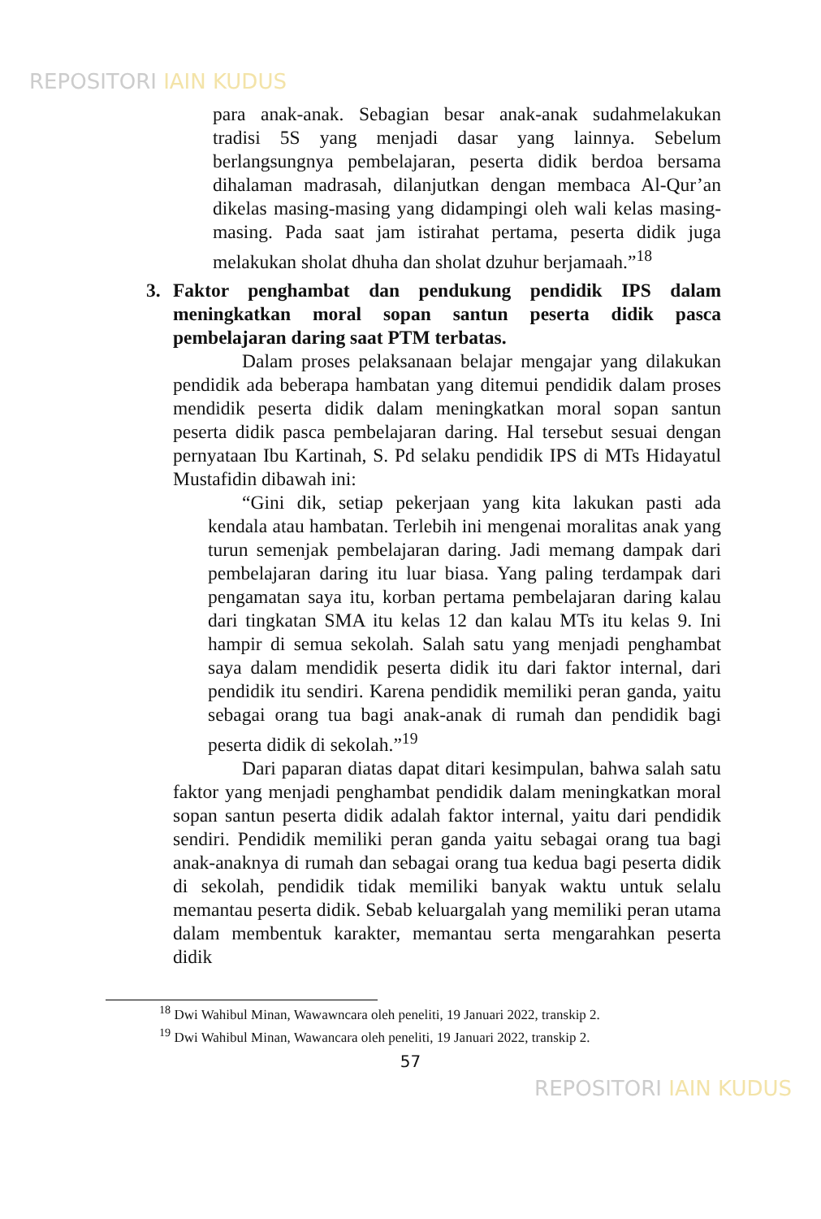REPOSITORI IAIN KUDUS
para anak-anak. Sebagian besar anak-anak sudahmelakukan tradisi 5S yang menjadi dasar yang lainnya. Sebelum berlangsungnya pembelajaran, peserta didik berdoa bersama dihalaman madrasah, dilanjutkan dengan membaca Al-Qur’an dikelas masing-masing yang didampingi oleh wali kelas masing-masing. Pada saat jam istirahat pertama, peserta didik juga melakukan sholat dhuha dan sholat dzuhur berjamaah.”<sup>18</sup>
3. Faktor penghambat dan pendukung pendidik IPS dalam meningkatkan moral sopan santun peserta didik pasca pembelajaran daring saat PTM terbatas.
Dalam proses pelaksanaan belajar mengajar yang dilakukan pendidik ada beberapa hambatan yang ditemui pendidik dalam proses mendidik peserta didik dalam meningkatkan moral sopan santun peserta didik pasca pembelajaran daring. Hal tersebut sesuai dengan pernyataan Ibu Kartinah, S. Pd selaku pendidik IPS di MTs Hidayatul Mustafidin dibawah ini:
“Gini dik, setiap pekerjaan yang kita lakukan pasti ada kendala atau hambatan. Terlebih ini mengenai moralitas anak yang turun semenjak pembelajaran daring. Jadi memang dampak dari pembelajaran daring itu luar biasa. Yang paling terdampak dari pengamatan saya itu, korban pertama pembelajaran daring kalau dari tingkatan SMA itu kelas 12 dan kalau MTs itu kelas 9. Ini hampir di semua sekolah. Salah satu yang menjadi penghambat saya dalam mendidik peserta didik itu dari faktor internal, dari pendidik itu sendiri. Karena pendidik memiliki peran ganda, yaitu sebagai orang tua bagi anak-anak di rumah dan pendidik bagi peserta didik di sekolah.”<sup>19</sup>
Dari paparan diatas dapat ditari kesimpulan, bahwa salah satu faktor yang menjadi penghambat pendidik dalam meningkatkan moral sopan santun peserta didik adalah faktor internal, yaitu dari pendidik sendiri. Pendidik memiliki peran ganda yaitu sebagai orang tua bagi anak-anaknya di rumah dan sebagai orang tua kedua bagi peserta didik di sekolah, pendidik tidak memiliki banyak waktu untuk selalu memantau peserta didik. Sebab keluargalah yang memiliki peran utama dalam membentuk karakter, memantau serta mengarahkan peserta didik
<sup>18</sup> Dwi Wahibul Minan, Wawawncara oleh peneliti, 19 Januari 2022, transkip 2.
<sup>19</sup> Dwi Wahibul Minan, Wawancara oleh peneliti, 19 Januari 2022, transkip 2.
57
REPOSITORI IAIN KUDUS